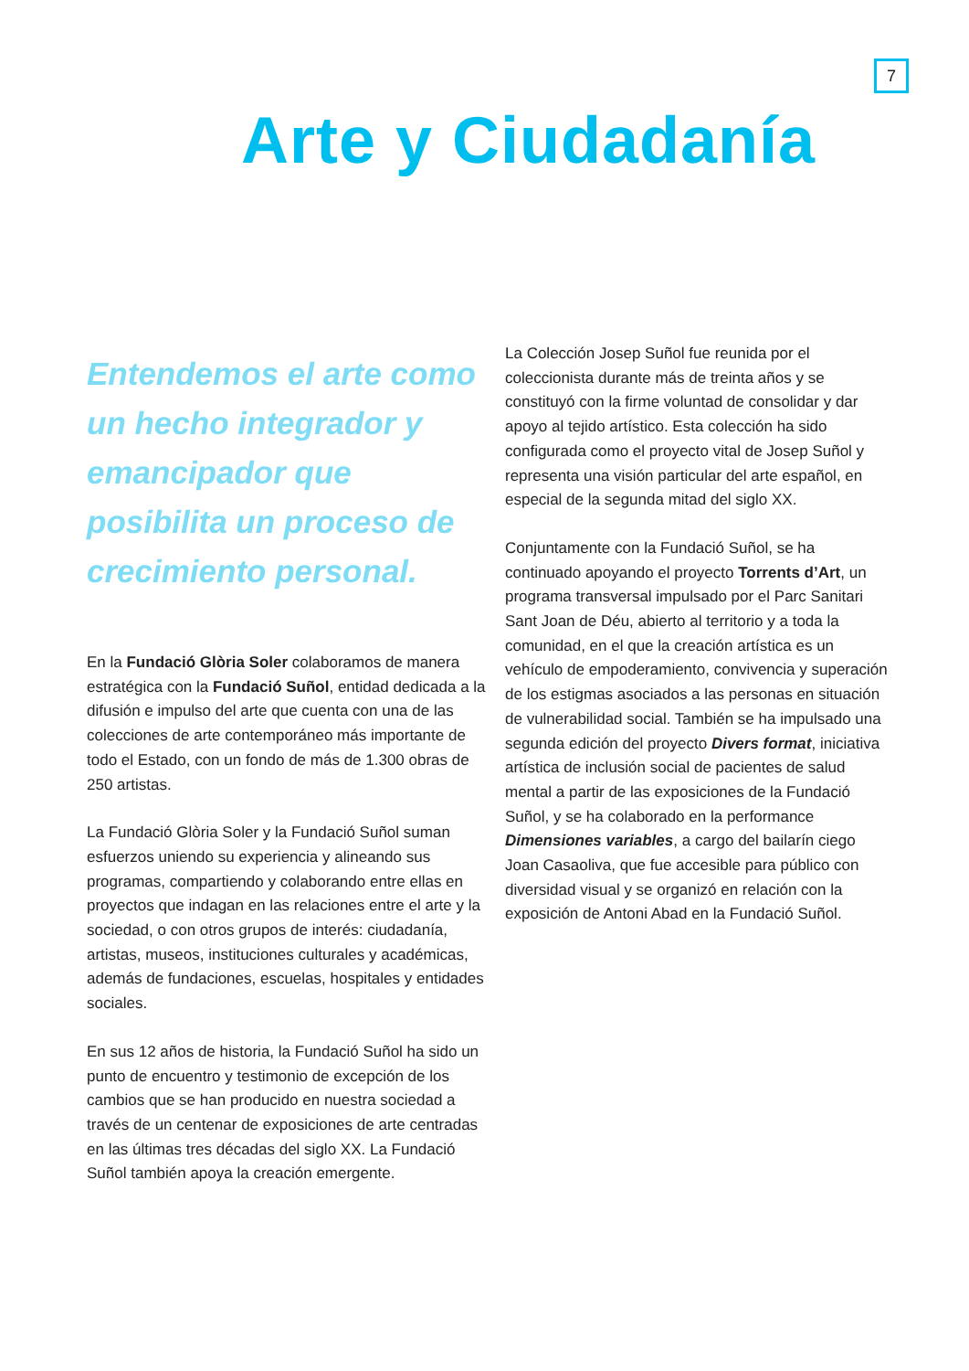7
Arte y Ciudadanía
Entendemos el arte como un hecho integrador y emancipador que posibilita un proceso de crecimiento personal.
En la Fundació Glòria Soler colaboramos de manera estratégica con la Fundació Suñol, entidad dedicada a la difusión e impulso del arte que cuenta con una de las colecciones de arte contemporáneo más importante de todo el Estado, con un fondo de más de 1.300 obras de 250 artistas.
La Fundació Glòria Soler y la Fundació Suñol suman esfuerzos uniendo su experiencia y alineando sus programas, compartiendo y colaborando entre ellas en proyectos que indagan en las relaciones entre el arte y la sociedad, o con otros grupos de interés: ciudadanía, artistas, museos, instituciones culturales y académicas, además de fundaciones, escuelas, hospitales y entidades sociales.
En sus 12 años de historia, la Fundació Suñol ha sido un punto de encuentro y testimonio de excepción de los cambios que se han producido en nuestra sociedad a través de un centenar de exposiciones de arte centradas en las últimas tres décadas del siglo XX. La Fundació Suñol también apoya la creación emergente.
La Colección Josep Suñol fue reunida por el coleccionista durante más de treinta años y se constituyó con la firme voluntad de consolidar y dar apoyo al tejido artístico. Esta colección ha sido configurada como el proyecto vital de Josep Suñol y representa una visión particular del arte español, en especial de la segunda mitad del siglo XX.
Conjuntamente con la Fundació Suñol, se ha continuado apoyando el proyecto Torrents d’Art, un programa transversal impulsado por el Parc Sanitari Sant Joan de Déu, abierto al territorio y a toda la comunidad, en el que la creación artística es un vehículo de empoderamiento, convivencia y superación de los estigmas asociados a las personas en situación de vulnerabilidad social. También se ha impulsado una segunda edición del proyecto Divers format, iniciativa artística de inclusión social de pacientes de salud mental a partir de las exposiciones de la Fundació Suñol, y se ha colaborado en la performance Dimensiones variables, a cargo del bailarín ciego Joan Casaoliva, que fue accesible para público con diversidad visual y se organizó en relación con la exposición de Antoni Abad en la Fundació Suñol.